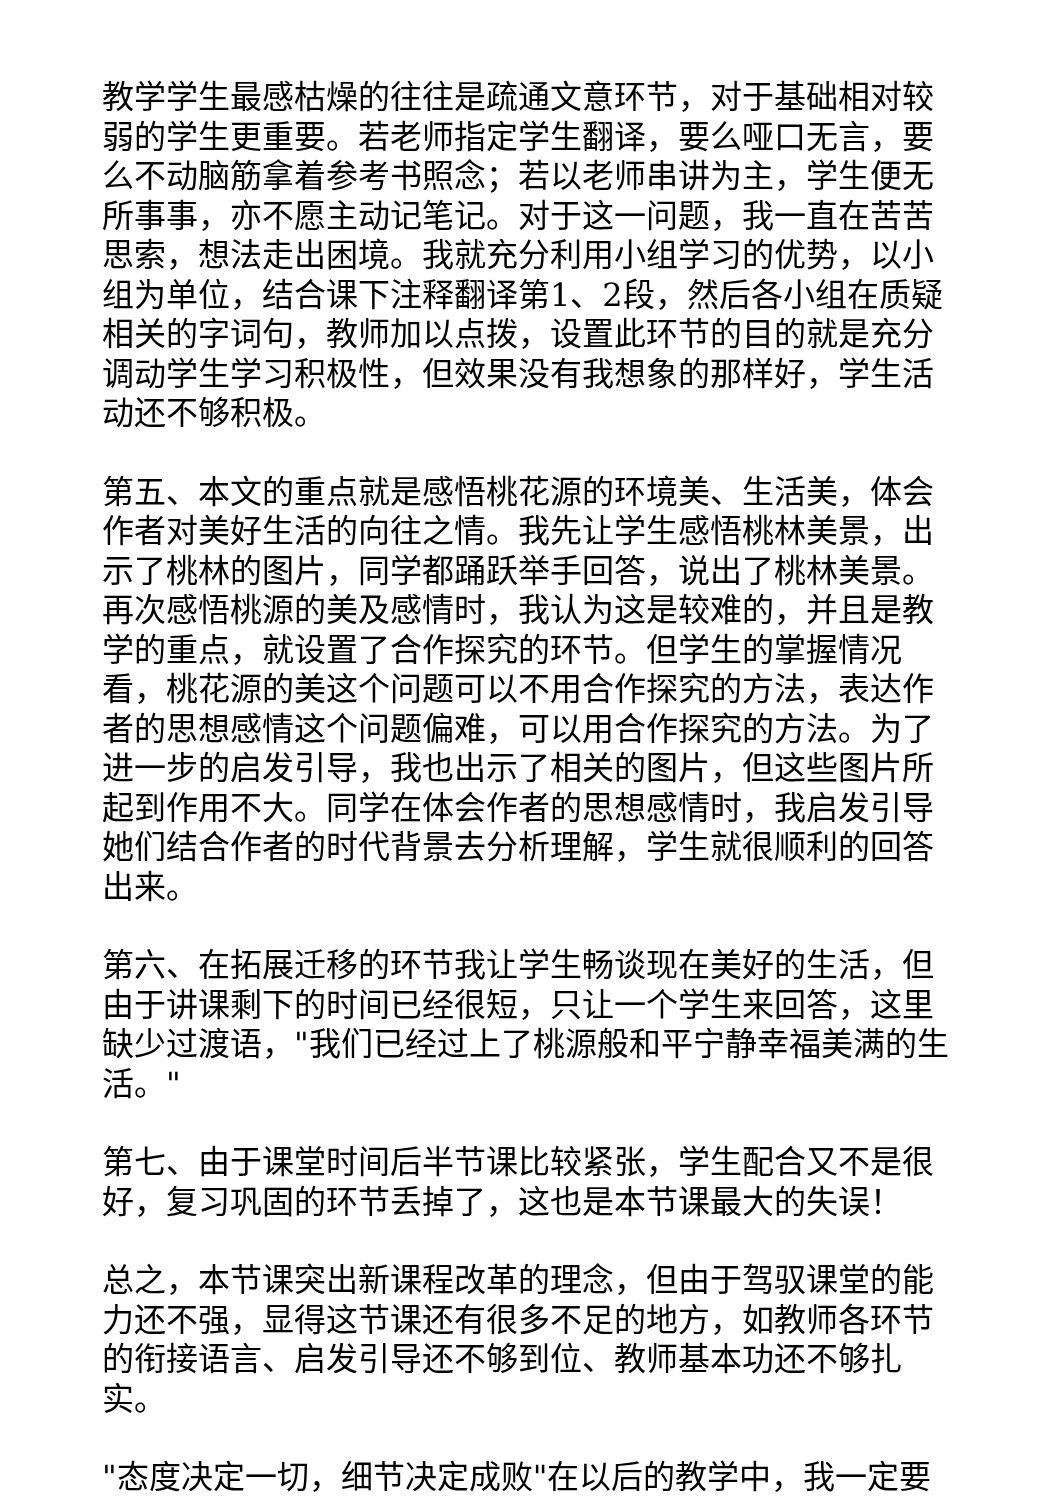教学学生最感枯燥的往往是疏通文意环节，对于基础相对较弱的学生更重要。若老师指定学生翻译，要么哑口无言，要么不动脑筋拿着参考书照念；若以老师串讲为主，学生便无所事事，亦不愿主动记笔记。对于这一问题，我一直在苦苦思索，想法走出困境。我就充分利用小组学习的优势，以小组为单位，结合课下注释翻译第1、2段，然后各小组在质疑相关的字词句，教师加以点拨，设置此环节的目的就是充分调动学生学习积极性，但效果没有我想象的那样好，学生活动还不够积极。
第五、本文的重点就是感悟桃花源的环境美、生活美，体会作者对美好生活的向往之情。我先让学生感悟桃林美景，出示了桃林的图片，同学都踊跃举手回答，说出了桃林美景。再次感悟桃源的美及感情时，我认为这是较难的，并且是教学的重点，就设置了合作探究的环节。但学生的掌握情况看，桃花源的美这个问题可以不用合作探究的方法，表达作者的思想感情这个问题偏难，可以用合作探究的方法。为了进一步的启发引导，我也出示了相关的图片，但这些图片所起到作用不大。同学在体会作者的思想感情时，我启发引导她们结合作者的时代背景去分析理解，学生就很顺利的回答出来。
第六、在拓展迁移的环节我让学生畅谈现在美好的生活，但由于讲课剩下的时间已经很短，只让一个学生来回答，这里缺少过渡语，"我们已经过上了桃源般和平宁静幸福美满的生活。"
第七、由于课堂时间后半节课比较紧张，学生配合又不是很好，复习巩固的环节丢掉了，这也是本节课最大的失误！
总之，本节课突出新课程改革的理念，但由于驾驭课堂的能力还不强，显得这节课还有很多不足的地方，如教师各环节的衔接语言、启发引导还不够到位、教师基本功还不够扎实。
"态度决定一切，细节决定成败"在以后的教学中，我一定要